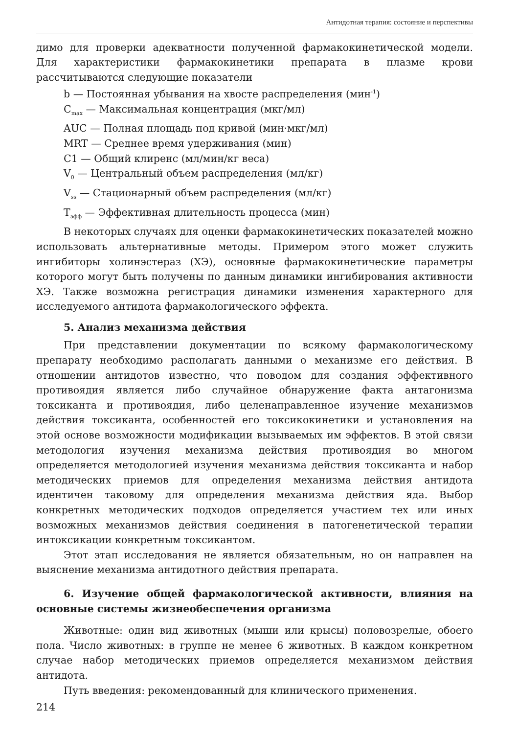Антидотная терапия: состояние и перспективы
димо для проверки адекватности полученной фармакокинетической модели. Для характеристики фармакокинетики препарата в плазме крови рассчитываются следующие показатели
b — Постоянная убывания на хвосте распределения (мин<sup>-1</sup>)
C<sub>max</sub> — Максимальная концентрация (мкг/мл)
AUC — Полная площадь под кривой (мин·мкг/мл)
MRT — Среднее время удерживания (мин)
C1 — Общий клиренс (мл/мин/кг веса)
V<sub>0</sub> — Центральный объем распределения (мл/кг)
V<sub>ss</sub> — Стационарный объем распределения (мл/кг)
T<sub>эфф</sub> — Эффективная длительность процесса (мин)
В некоторых случаях для оценки фармакокинетических показателей можно использовать альтернативные методы. Примером этого может служить ингибиторы холинэстераз (ХЭ), основные фармакокинетические параметры которого могут быть получены по данным динамики ингибирования активности ХЭ. Также возможна регистрация динамики изменения характерного для исследуемого антидота фармакологического эффекта.
5. Анализ механизма действия
При представлении документации по всякому фармакологическому препарату необходимо располагать данными о механизме его действия. В отношении антидотов известно, что поводом для создания эффективного противоядия является либо случайное обнаружение факта антагонизма токсиканта и противоядия, либо целенаправленное изучение механизмов действия токсиканта, особенностей его токсикокинетики и установления на этой основе возможности модификации вызываемых им эффектов. В этой связи методология изучения механизма действия противоядия во многом определяется методологией изучения механизма действия токсиканта и набор методических приемов для определения механизма действия антидота идентичен таковому для определения механизма действия яда. Выбор конкретных методических подходов определяется участием тех или иных возможных механизмов действия соединения в патогенетической терапии интоксикации конкретным токсикантом.
Этот этап исследования не является обязательным, но он направлен на выяснение механизма антидотного действия препарата.
6. Изучение общей фармакологической активности, влияния на основные системы жизнеобеспечения организма
Животные: один вид животных (мыши или крысы) половозрелые, обоего пола. Число животных: в группе не менее 6 животных. В каждом конкретном случае набор методических приемов определяется механизмом действия антидота.
Путь введения: рекомендованный для клинического применения.
214